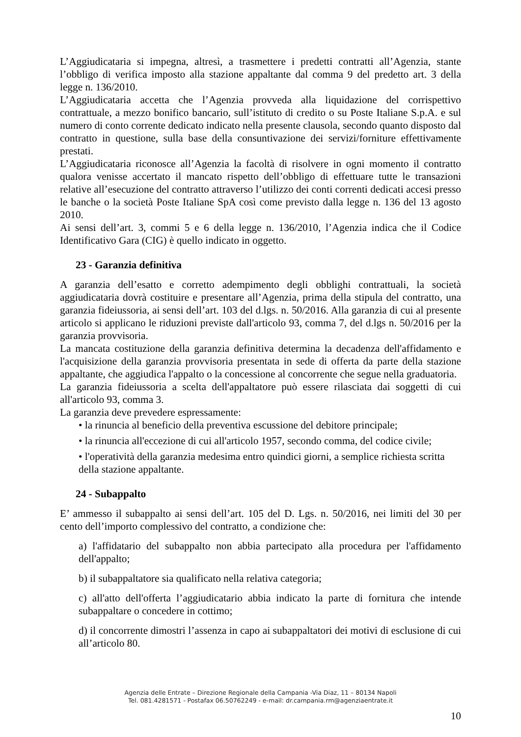L’Aggiudicataria si impegna, altresì, a trasmettere i predetti contratti all’Agenzia, stante l’obbligo di verifica imposto alla stazione appaltante dal comma 9 del predetto art. 3 della legge n. 136/2010.
L’Aggiudicataria accetta che l’Agenzia provveda alla liquidazione del corrispettivo contrattuale, a mezzo bonifico bancario, sull’istituto di credito o su Poste Italiane S.p.A. e sul numero di conto corrente dedicato indicato nella presente clausola, secondo quanto disposto dal contratto in questione, sulla base della consuntivazione dei servizi/forniture effettivamente prestati.
L’Aggiudicataria riconosce all’Agenzia la facoltà di risolvere in ogni momento il contratto qualora venisse accertato il mancato rispetto dell’obbligo di effettuare tutte le transazioni relative all’esecuzione del contratto attraverso l’utilizzo dei conti correnti dedicati accesi presso le banche o la società Poste Italiane SpA così come previsto dalla legge n. 136 del 13 agosto 2010.
Ai sensi dell’art. 3, commi 5 e 6 della legge n. 136/2010, l’Agenzia indica che il Codice Identificativo Gara (CIG) è quello indicato in oggetto.
23 - Garanzia definitiva
A garanzia dell’esatto e corretto adempimento degli obblighi contrattuali, la società aggiudicataria dovrà costituire e presentare all’Agenzia, prima della stipula del contratto, una garanzia fideiussoria, ai sensi dell’art. 103 del d.lgs. n. 50/2016. Alla garanzia di cui al presente articolo si applicano le riduzioni previste dall'articolo 93, comma 7, del d.lgs n. 50/2016 per la garanzia provvisoria.
La mancata costituzione della garanzia definitiva determina la decadenza dell'affidamento e l'acquisizione della garanzia provvisoria presentata in sede di offerta da parte della stazione appaltante, che aggiudica l'appalto o la concessione al concorrente che segue nella graduatoria.
La garanzia fideiussoria a scelta dell'appaltatore può essere rilasciata dai soggetti di cui all'articolo 93, comma 3.
La garanzia deve prevedere espressamente:
• la rinuncia al beneficio della preventiva escussione del debitore principale;
• la rinuncia all'eccezione di cui all'articolo 1957, secondo comma, del codice civile;
• l'operatività della garanzia medesima entro quindici giorni, a semplice richiesta scritta della stazione appaltante.
24 - Subappalto
E’ ammesso il subappalto ai sensi dell’art. 105 del D. Lgs. n. 50/2016, nei limiti del 30 per cento dell’importo complessivo del contratto, a condizione che:
a) l'affidatario del subappalto non abbia partecipato alla procedura per l'affidamento dell'appalto;
b) il subappaltatore sia qualificato nella relativa categoria;
c) all'atto dell'offerta l’aggiudicatario abbia indicato la parte di fornitura che intende subappaltare o concedere in cottimo;
d) il concorrente dimostri l’assenza in capo ai subappaltatori dei motivi di esclusione di cui all’articolo 80.
Agenzia delle Entrate – Direzione Regionale della Campania -Via Diaz, 11 – 80134 Napoli
Tel. 081.4281571 - Postafax 06.50762249 - e-mail: dr.campania.rm@agenziaentrate.it
10